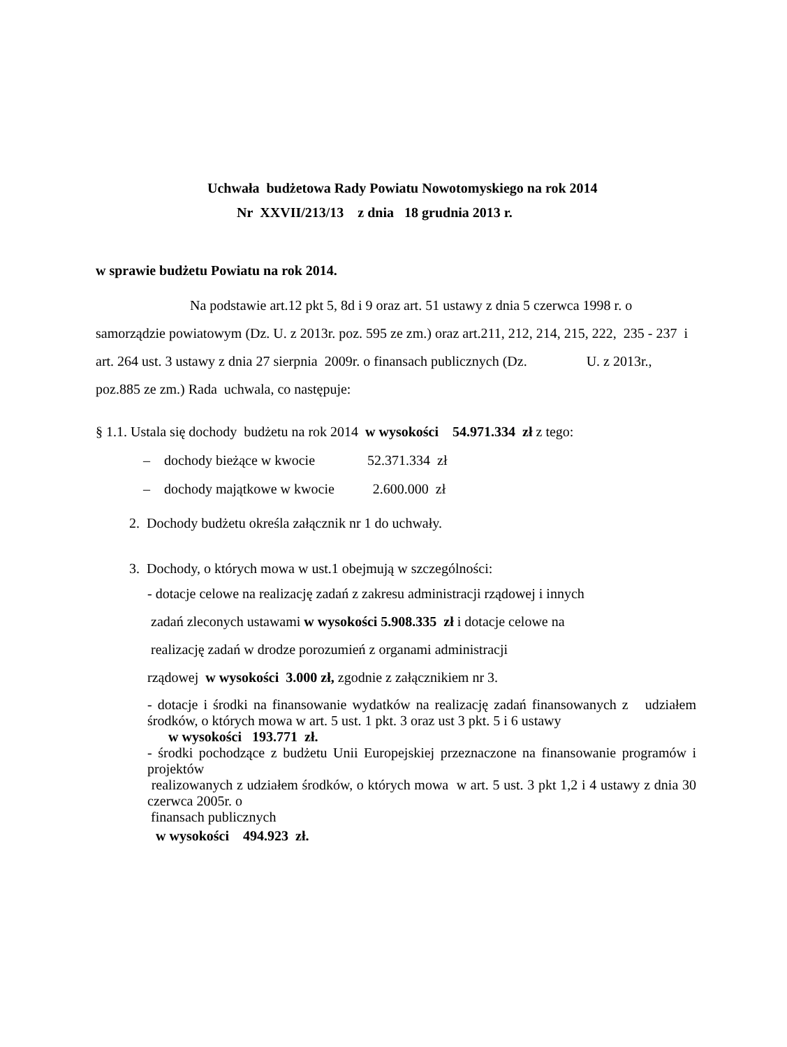Uchwała budżetowa Rady Powiatu Nowotomyskiego na rok 2014
Nr XXVII/213/13 z dnia 18 grudnia 2013 r.
w sprawie budżetu Powiatu na rok 2014.
Na podstawie art.12 pkt 5, 8d i 9 oraz art. 51 ustawy z dnia 5 czerwca 1998 r. o samorządzie powiatowym (Dz. U. z 2013r. poz. 595 ze zm.) oraz art.211, 212, 214, 215, 222, 235 - 237 i art. 264 ust. 3 ustawy z dnia 27 sierpnia 2009r. o finansach publicznych (Dz. U. z 2013r., poz.885 ze zm.) Rada uchwala, co następuje:
§ 1.1. Ustala się dochody budżetu na rok 2014 w wysokości 54.971.334 zł z tego:
– dochody bieżące w kwocie 52.371.334 zł
– dochody majątkowe w kwocie 2.600.000 zł
2. Dochody budżetu określa załącznik nr 1 do uchwały.
3. Dochody, o których mowa w ust.1 obejmują w szczególności:
- dotacje celowe na realizację zadań z zakresu administracji rządowej i innych
zadań zleconych ustawami w wysokości 5.908.335 zł i dotacje celowe na
realizację zadań w drodze porozumień z organami administracji
rządowej w wysokości 3.000 zł, zgodnie z załącznikiem nr 3.
- dotacje i środki na finansowanie wydatków na realizację zadań finansowanych z udziałem środków, o których mowa w art. 5 ust. 1 pkt. 3 oraz ust 3 pkt. 5 i 6 ustawy
w wysokości 193.771 zł.
- środki pochodzące z budżetu Unii Europejskiej przeznaczone na finansowanie programów i projektów
realizowanych z udziałem środków, o których mowa w art. 5 ust. 3 pkt 1,2 i 4 ustawy z dnia 30 czerwca 2005r. o
finansach publicznych
w wysokości 494.923 zł.